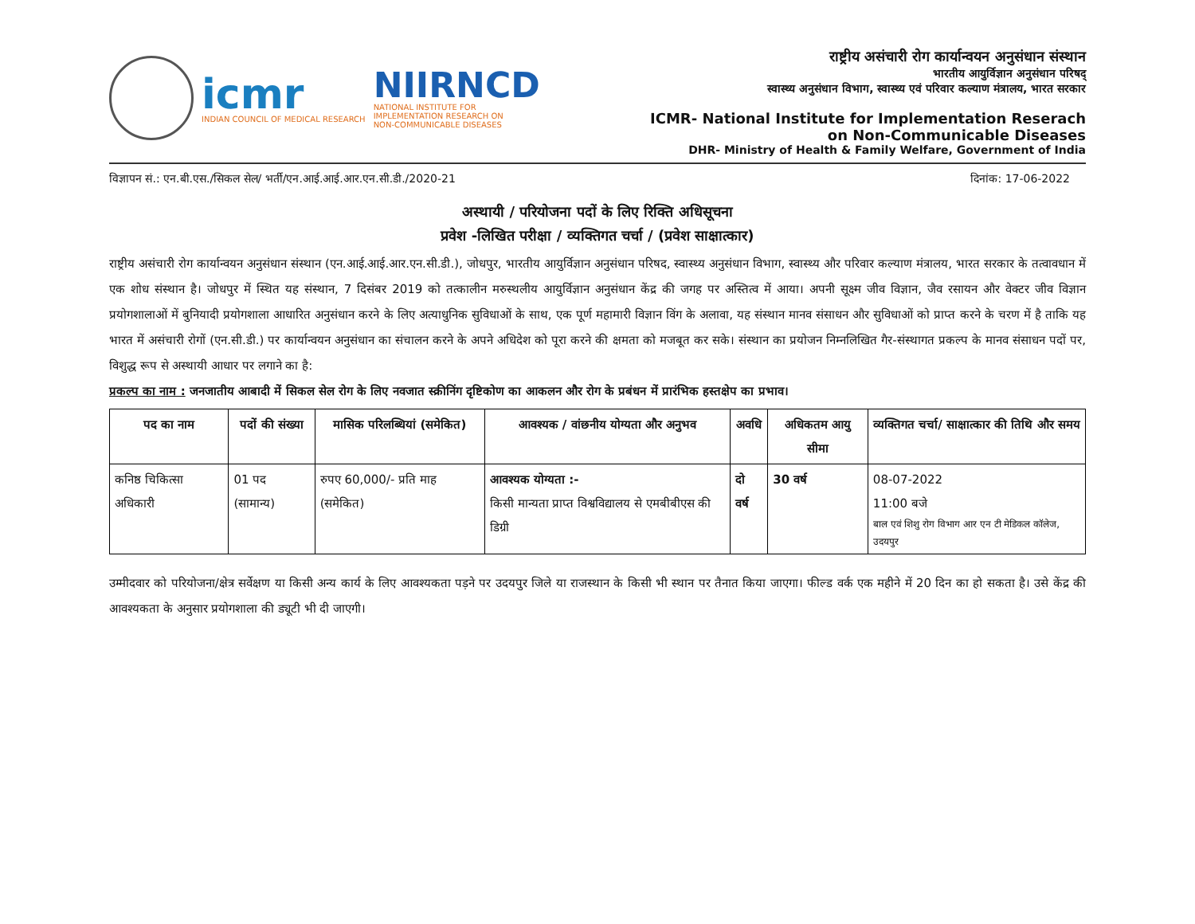icmr
INDIAN COUNCIL OF MEDICAL RESEARCH
NIIRNCD
NATIONAL INSTITUTE FOR
IMPLEMENTATION RESEARCH ON
NON-COMMUNICABLE DISEASES
राष्ट्रीय असंचारी रोग कार्यान्वयन अनुसंधान संस्थान
भारतीय आयुर्विज्ञान अनुसंधान परिषद्
स्वास्थ्य अनुसंधान विभाग, स्वास्थ्य एवं परिवार कल्याण मंत्रालय, भारत सरकार
ICMR- National Institute for Implementation Reserach
on Non-Communicable Diseases
DHR- Ministry of Health & Family Welfare, Government of India
विज्ञापन सं.: एन.बी.एस./सिकल सेल/ भर्ती/एन.आई.आई.आर.एन.सी.डी./2020-21 दिनांक: 17-06-2022
अस्थायी / परियोजना पदों के लिए रिक्ति अधिसूचना
प्रवेश -लिखित परीक्षा / व्यक्तिगत चर्चा / (प्रवेश साक्षात्कार)
राष्ट्रीय असंचारी रोग कार्यान्वयन अनुसंधान संस्थान (एन.आई.आई.आर.एन.सी.डी.), जोधपुर, भारतीय आयुर्विज्ञान अनुसंधान परिषद, स्वास्थ्य अनुसंधान विभाग, स्वास्थ्य और परिवार कल्याण मंत्रालय, भारत सरकार के तत्वावधान में एक शोध संस्थान है। जोधपुर में स्थित यह संस्थान, 7 दिसंबर 2019 को तत्कालीन मरुस्थलीय आयुर्विज्ञान अनुसंधान केंद्र की जगह पर अस्तित्व में आया। अपनी सूक्ष्म जीव विज्ञान, जैव रसायन और वेक्टर जीव विज्ञान प्रयोगशालाओं में बुनियादी प्रयोगशाला आधारित अनुसंधान करने के लिए अत्याधुनिक सुविधाओं के साथ, एक पूर्ण महामारी विज्ञान विंग के अलावा, यह संस्थान मानव संसाधन और सुविधाओं को प्राप्त करने के चरण में है ताकि यह भारत में असंचारी रोगों (एन.सी.डी.) पर कार्यान्वयन अनुसंधान का संचालन करने के अपने अधिदेश को पूरा करने की क्षमता को मजबूत कर सके। संस्थान का प्रयोजन निम्नलिखित गैर-संस्थागत प्रकल्प के मानव संसाधन पदों पर, विशुद्ध रूप से अस्थायी आधार पर लगाने का है:
प्रकल्प का नाम : जनजातीय आबादी में सिकल सेल रोग के लिए नवजात स्क्रीनिंग दृष्टिकोण का आकलन और रोग के प्रबंधन में प्रारंभिक हस्तक्षेप का प्रभाव।
| पद का नाम | पदों की संख्या | मासिक परिलब्धियां (समेकित) | आवश्यक / वांछनीय योग्यता और अनुभव | अवधि | अधिकतम आयु सीमा | व्यक्तिगत चर्चा/ साक्षात्कार की तिथि और समय |
| --- | --- | --- | --- | --- | --- | --- |
| कनिष्ठ चिकित्सा अधिकारी | 01 पद (सामान्य) | रुपए 60,000/- प्रति माह (समेकित) | आवश्यक योग्यता :- किसी मान्यता प्राप्त विश्वविद्यालय से एमबीबीएस की डिग्री | दो वर्ष | 30 वर्ष | 08-07-2022 11:00 बजे बाल एवं शिशु रोग विभाग आर एन टी मेडिकल कॉलेज, उदयपुर |
उम्मीदवार को परियोजना/क्षेत्र सर्वेक्षण या किसी अन्य कार्य के लिए आवश्यकता पड़ने पर उदयपुर जिले या राजस्थान के किसी भी स्थान पर तैनात किया जाएगा। फील्ड वर्क एक महीने में 20 दिन का हो सकता है। उसे केंद्र की आवश्यकता के अनुसार प्रयोगशाला की ड्यूटी भी दी जाएगी।